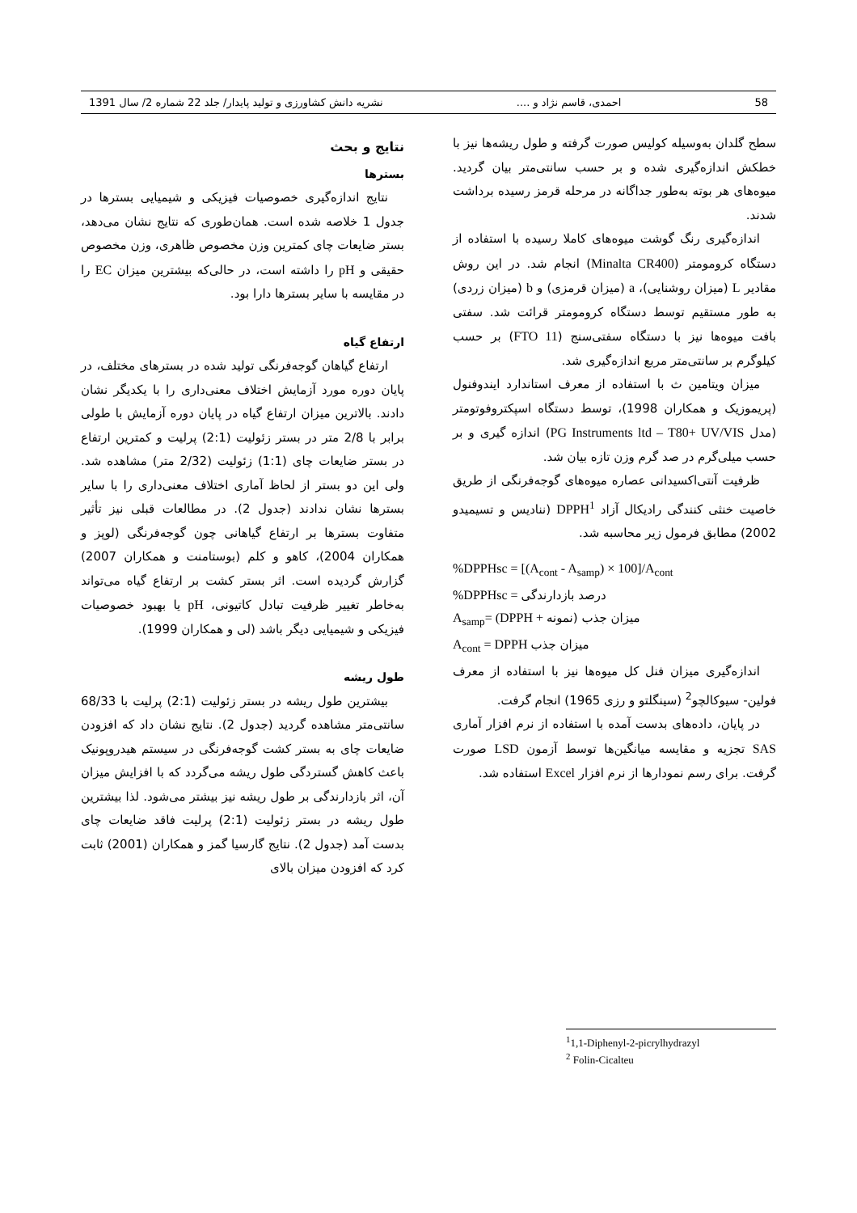58 احمدی، قاسم نژاد و .... نشریه دانش کشاورزی و تولید پایدار/ جلد 22 شماره 2/ سال 1391
سطح گلدان به‌وسیله کولیس صورت گرفته و طول ریشه‌ها نیز با خطکش اندازه‌گیری شده و بر حسب سانتی‌متر بیان گردید. میوه‌های هر بوته به‌طور جداگانه در مرحله قرمز رسیده برداشت شدند.
اندازه‌گیری رنگ گوشت میوه‌های کاملا رسیده با استفاده از دستگاه کرومومتر (Minalta CR400) انجام شد. در این روش مقادیر L (میزان روشنایی)، a (میزان قرمزی) و b (میزان زردی) به طور مستقیم توسط دستگاه کرومومتر قرائت شد. سفتی بافت میوه‌ها نیز با دستگاه سفتی‌سنج (FTO 11) بر حسب کیلوگرم بر سانتی‌متر مربع اندازه‌گیری شد.
میزان ویتامین ث با استفاده از معرف استاندارد ایندوفنول (پریموزیک و همکاران 1998)، توسط دستگاه اسپکتروفوتومتر (مدل PG Instruments ltd – T80+ UV/VIS) اندازه گیری و بر حسب میلی‌گرم در صد گرم وزن تازه بیان شد.
ظرفیت آنتی‌اکسیدانی عصاره میوه‌های گوجه‌فرنگی از طریق خاصیت خنثی کنندگی رادیکال آزاد DPPH<sup>1</sup> (ننادیس و تسیمیدو 2002) مطابق فرمول زیر محاسبه شد.
%DPPHsc = [(A<sub>cont</sub> - A<sub>samp</sub>) × 100]/A<sub>cont</sub>
%DPPHsc = درصد بازدارندگی
A<sub>samp</sub>= (DPPH + میزان جذب (نمونه
A<sub>cont</sub> = DPPH میزان جذب
اندازه‌گیری میزان فنل کل میوه‌ها نیز با استفاده از معرف فولین- سیوکالچو<sup>2</sup> (سینگلتو و رزی 1965) انجام گرفت.
در پایان، داده‌های بدست آمده با استفاده از نرم افزار آماری SAS تجزیه و مقایسه میانگین‌ها توسط آزمون LSD صورت گرفت. برای رسم نمودارها از نرم افزار Excel استفاده شد.
<sup>1</sup> 1,1-Diphenyl-2-picrylhydrazyl
<sup>2</sup> Folin-Cicalteu
نتایج و بحث
بسترها
نتایج اندازه‌گیری خصوصیات فیزیکی و شیمیایی بسترها در جدول 1 خلاصه شده است. همان‌طوری که نتایج نشان می‌دهد، بستر ضایعات چای کمترین وزن مخصوص ظاهری، وزن مخصوص حقیقی و pH را داشته است، در حالی‌که بیشترین میزان EC را در مقایسه با سایر بسترها دارا بود.
ارتفاع گیاه
ارتفاع گیاهان گوجه‌فرنگی تولید شده در بسترهای مختلف، در پایان دوره مورد آزمایش اختلاف معنی‌داری را با یکدیگر نشان دادند. بالاترین میزان ارتفاع گیاه در پایان دوره آزمایش با طولی برابر با 2/8 متر در بستر زئولیت (2:1) پرلیت و کمترین ارتفاع در بستر ضایعات چای (1:1) زئولیت (2/32 متر) مشاهده شد. ولی این دو بستر از لحاظ آماری اختلاف معنی‌داری را با سایر بسترها نشان ندادند (جدول 2). در مطالعات قبلی نیز تأثیر متفاوت بسترها بر ارتفاع گیاهانی چون گوجه‌فرنگی (لوپز و همکاران 2004)، کاهو و کلم (بوستامنت و همکاران 2007) گزارش گردیده است. اثر بستر کشت بر ارتفاع گیاه می‌تواند به‌خاطر تغییر ظرفیت تبادل کاتیونی، pH یا بهبود خصوصیات فیزیکی و شیمیایی دیگر باشد (لی و همکاران 1999).
طول ریشه
بیشترین طول ریشه در بستر زئولیت (2:1) پرلیت با 68/33 سانتی‌متر مشاهده گردید (جدول 2). نتایج نشان داد که افزودن ضایعات چای به بستر کشت گوجه‌فرنگی در سیستم هیدروپونیک باعث کاهش گستردگی طول ریشه می‌گردد که با افزایش میزان آن، اثر بازدارندگی بر طول ریشه نیز بیشتر می‌شود. لذا بیشترین طول ریشه در بستر زئولیت (2:1) پرلیت فاقد ضایعات چای بدست آمد (جدول 2). نتایج گارسیا گمز و همکاران (2001) ثابت کرد که افزودن میزان بالای